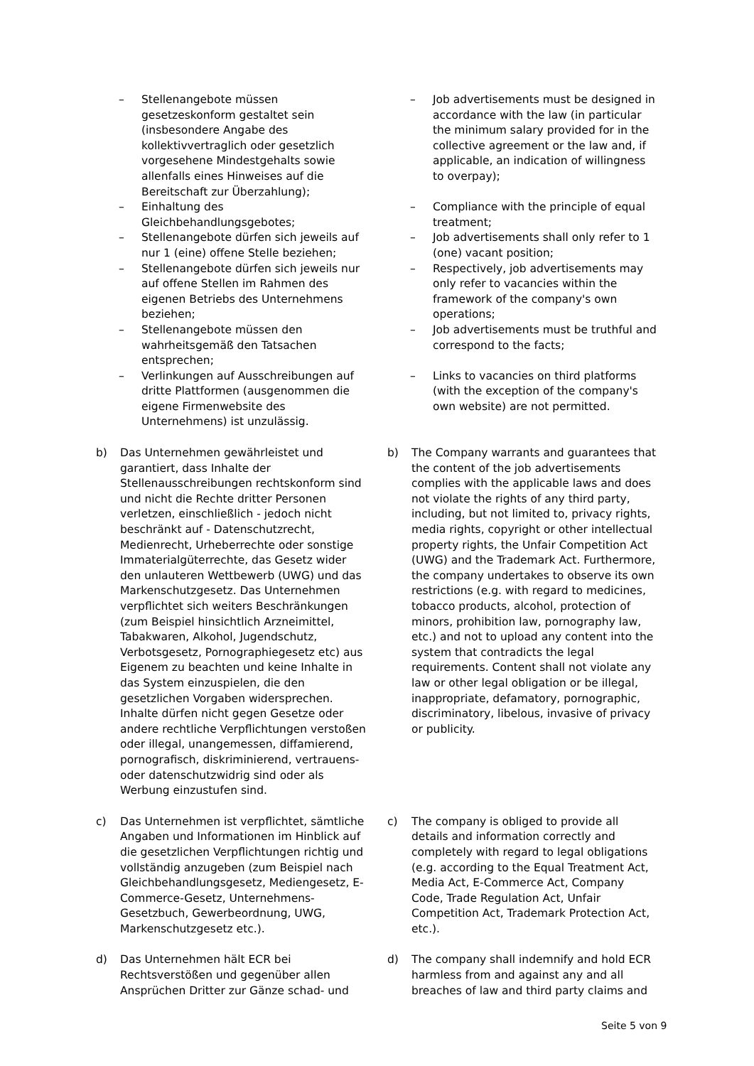– Stellenangebote müssen gesetzeskonform gestaltet sein (insbesondere Angabe des kollektivvertraglich oder gesetzlich vorgesehene Mindestgehalts sowie allenfalls eines Hinweises auf die Bereitschaft zur Überzahlung);
– Einhaltung des Gleichbehandlungsgebotes;
– Stellenangebote dürfen sich jeweils auf nur 1 (eine) offene Stelle beziehen;
– Stellenangebote dürfen sich jeweils nur auf offene Stellen im Rahmen des eigenen Betriebs des Unternehmens beziehen;
– Stellenangebote müssen den wahrheitsgemäß den Tatsachen entsprechen;
– Verlinkungen auf Ausschreibungen auf dritte Plattformen (ausgenommen die eigene Firmenwebsite des Unternehmens) ist unzulässig.
– Job advertisements must be designed in accordance with the law (in particular the minimum salary provided for in the collective agreement or the law and, if applicable, an indication of willingness to overpay);
– Compliance with the principle of equal treatment;
– Job advertisements shall only refer to 1 (one) vacant position;
– Respectively, job advertisements may only refer to vacancies within the framework of the company's own operations;
– Job advertisements must be truthful and correspond to the facts;
– Links to vacancies on third platforms (with the exception of the company's own website) are not permitted.
b) Das Unternehmen gewährleistet und garantiert, dass Inhalte der Stellenausschreibungen rechtskonform sind und nicht die Rechte dritter Personen verletzen, einschließlich - jedoch nicht beschränkt auf - Datenschutzrecht, Medienrecht, Urheberrechte oder sonstige Immaterialgüterrechte, das Gesetz wider den unlauteren Wettbewerb (UWG) und das Markenschutzgesetz. Das Unternehmen verpflichtet sich weiters Beschränkungen (zum Beispiel hinsichtlich Arzneimittel, Tabakwaren, Alkohol, Jugendschutz, Verbotsgesetz, Pornographiegesetz etc) aus Eigenem zu beachten und keine Inhalte in das System einzuspielen, die den gesetzlichen Vorgaben widersprechen. Inhalte dürfen nicht gegen Gesetze oder andere rechtliche Verpflichtungen verstoßen oder illegal, unangemessen, diffamierend, pornografisch, diskriminierend, vertrauens- oder datenschutzwidrig sind oder als Werbung einzustufen sind.
b) The Company warrants and guarantees that the content of the job advertisements complies with the applicable laws and does not violate the rights of any third party, including, but not limited to, privacy rights, media rights, copyright or other intellectual property rights, the Unfair Competition Act (UWG) and the Trademark Act. Furthermore, the company undertakes to observe its own restrictions (e.g. with regard to medicines, tobacco products, alcohol, protection of minors, prohibition law, pornography law, etc.) and not to upload any content into the system that contradicts the legal requirements. Content shall not violate any law or other legal obligation or be illegal, inappropriate, defamatory, pornographic, discriminatory, libelous, invasive of privacy or publicity.
c) Das Unternehmen ist verpflichtet, sämtliche Angaben und Informationen im Hinblick auf die gesetzlichen Verpflichtungen richtig und vollständig anzugeben (zum Beispiel nach Gleichbehandlungsgesetz, Mediengesetz, E-Commerce-Gesetz, Unternehmens-Gesetzbuch, Gewerbeordnung, UWG, Markenschutzgesetz etc.).
c) The company is obliged to provide all details and information correctly and completely with regard to legal obligations (e.g. according to the Equal Treatment Act, Media Act, E-Commerce Act, Company Code, Trade Regulation Act, Unfair Competition Act, Trademark Protection Act, etc.).
d) Das Unternehmen hält ECR bei Rechtsverstößen und gegenüber allen Ansprüchen Dritter zur Gänze schad- und
d) The company shall indemnify and hold ECR harmless from and against any and all breaches of law and third party claims and
Seite 5 von 9